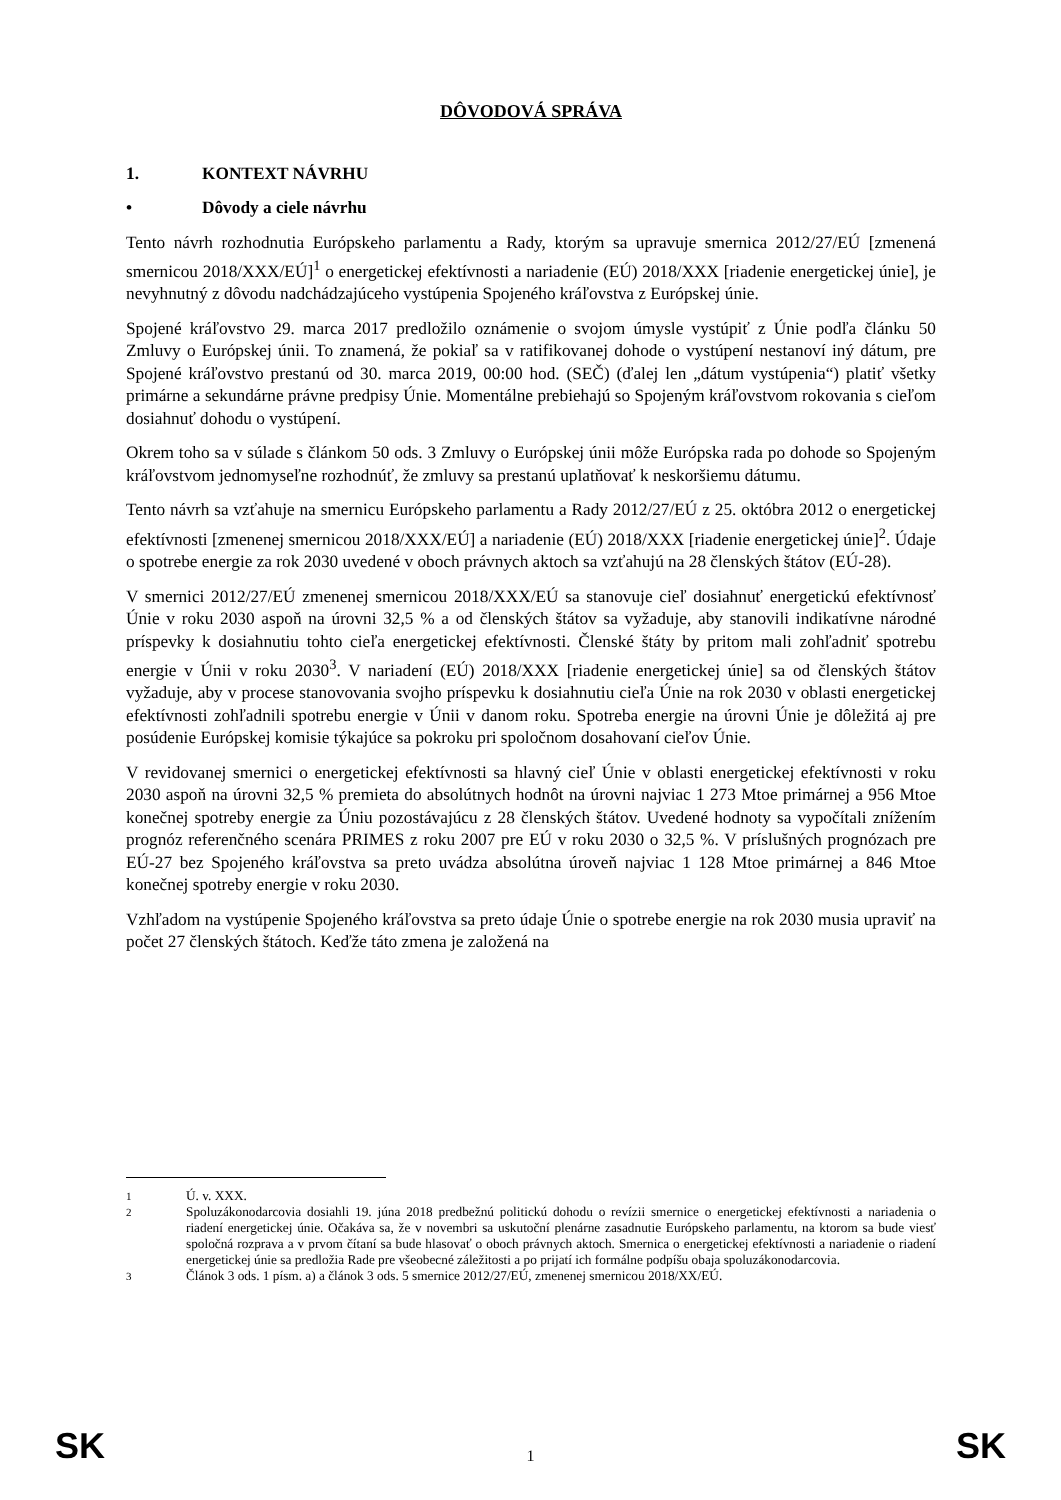DÔVODOVÁ SPRÁVA
1. KONTEXT NÁVRHU
• Dôvody a ciele návrhu
Tento návrh rozhodnutia Európskeho parlamentu a Rady, ktorým sa upravuje smernica 2012/27/EÚ [zmenená smernicou 2018/XXX/EÚ]<sup>1</sup> o energetickej efektívnosti a nariadenie (EÚ) 2018/XXX [riadenie energetickej únie], je nevyhnutný z dôvodu nadchádzajúceho vystúpenia Spojeného kráľovstva z Európskej únie.
Spojené kráľovstvo 29. marca 2017 predložilo oznámenie o svojom úmysle vystúpiť z Únie podľa článku 50 Zmluvy o Európskej únii. To znamená, že pokiaľ sa v ratifikovanej dohode o vystúpení nestanoví iný dátum, pre Spojené kráľovstvo prestanú od 30. marca 2019, 00:00 hod. (SEČ) (ďalej len „dátum vystúpenia“) platiť všetky primárne a sekundárne právne predpisy Únie. Momentálne prebiehajú so Spojeným kráľovstvom rokovania s cieľom dosiahnuť dohodu o vystúpení.
Okrem toho sa v súlade s článkom 50 ods. 3 Zmluvy o Európskej únii môže Európska rada po dohode so Spojeným kráľovstvom jednomyseľne rozhodnúť, že zmluvy sa prestanú uplatňovať k neskoršiemu dátumu.
Tento návrh sa vzťahuje na smernicu Európskeho parlamentu a Rady 2012/27/EÚ z 25. októbra 2012 o energetickej efektívnosti [zmenenej smernicou 2018/XXX/EÚ] a nariadenie (EÚ) 2018/XXX [riadenie energetickej únie]<sup>2</sup>. Údaje o spotrebe energie za rok 2030 uvedené v oboch právnych aktoch sa vzťahujú na 28 členských štátov (EÚ-28).
V smernici 2012/27/EÚ zmenenej smernicou 2018/XXX/EÚ sa stanovuje cieľ dosiahnuť energetickú efektívnosť Únie v roku 2030 aspoň na úrovni 32,5 % a od členských štátov sa vyžaduje, aby stanovili indikatívne národné príspevky k dosiahnutiu tohto cieľa energetickej efektívnosti. Členské štáty by pritom mali zohľadniť spotrebu energie v Únii v roku 2030<sup>3</sup>. V nariadení (EÚ) 2018/XXX [riadenie energetickej únie] sa od členských štátov vyžaduje, aby v procese stanovovania svojho príspevku k dosiahnutiu cieľa Únie na rok 2030 v oblasti energetickej efektívnosti zohľadnili spotrebu energie v Únii v danom roku. Spotreba energie na úrovni Únie je dôležitá aj pre posúdenie Európskej komisie týkajúce sa pokroku pri spoločnom dosahovaní cieľov Únie.
V revidovanej smernici o energetickej efektívnosti sa hlavný cieľ Únie v oblasti energetickej efektívnosti v roku 2030 aspoň na úrovni 32,5 % premieta do absolútnych hodnôt na úrovni najviac 1 273 Mtoe primárnej a 956 Mtoe konečnej spotreby energie za Úniu pozostávajúcu z 28 členských štátov. Uvedené hodnoty sa vypočítali znížením prognóz referenčného scenára PRIMES z roku 2007 pre EÚ v roku 2030 o 32,5 %. V príslušných prognózach pre EÚ-27 bez Spojeného kráľovstva sa preto uvádza absolútna úroveň najviac 1 128 Mtoe primárnej a 846 Mtoe konečnej spotreby energie v roku 2030.
Vzhľadom na vystúpenie Spojeného kráľovstva sa preto údaje Únie o spotrebe energie na rok 2030 musia upraviť na počet 27 členských štátoch. Keďže táto zmena je založená na
<sup>1</sup> Ú. v. XXX.
<sup>2</sup> Spoluzákonodarcovia dosiahli 19. júna 2018 predbežnú politickú dohodu o revízii smernice o energetickej efektívnosti a nariadenia o riadení energetickej únie. Očakáva sa, že v novembri sa uskutoční plenárne zasadnutie Európskeho parlamentu, na ktorom sa bude viesť spoločná rozprava a v prvom čítaní sa bude hlasovať o oboch právnych aktoch. Smernica o energetickej efektívnosti a nariadenie o riadení energetickej únie sa predložia Rade pre všeobecné záležitosti a po prijatí ich formálne podpíšu obaja spoluzákonodarcovia.
<sup>3</sup> Článok 3 ods. 1 písm. a) a článok 3 ods. 5 smernice 2012/27/EÚ, zmenenej smernicou 2018/XX/EÚ.
SK 1 SK